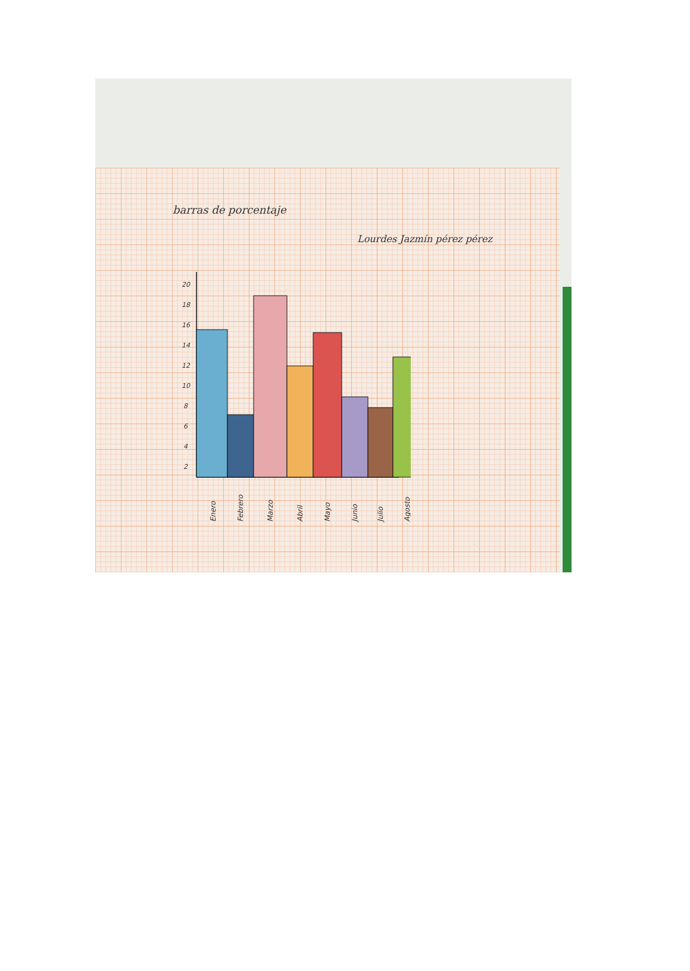barras de porcentaje
Lourdes Jazmín pérez pérez
20
18
16
14
12
10
8
6
4
2
Enero
Febrero
Marzo
Abril
Mayo
Junio
Julio
Agosto